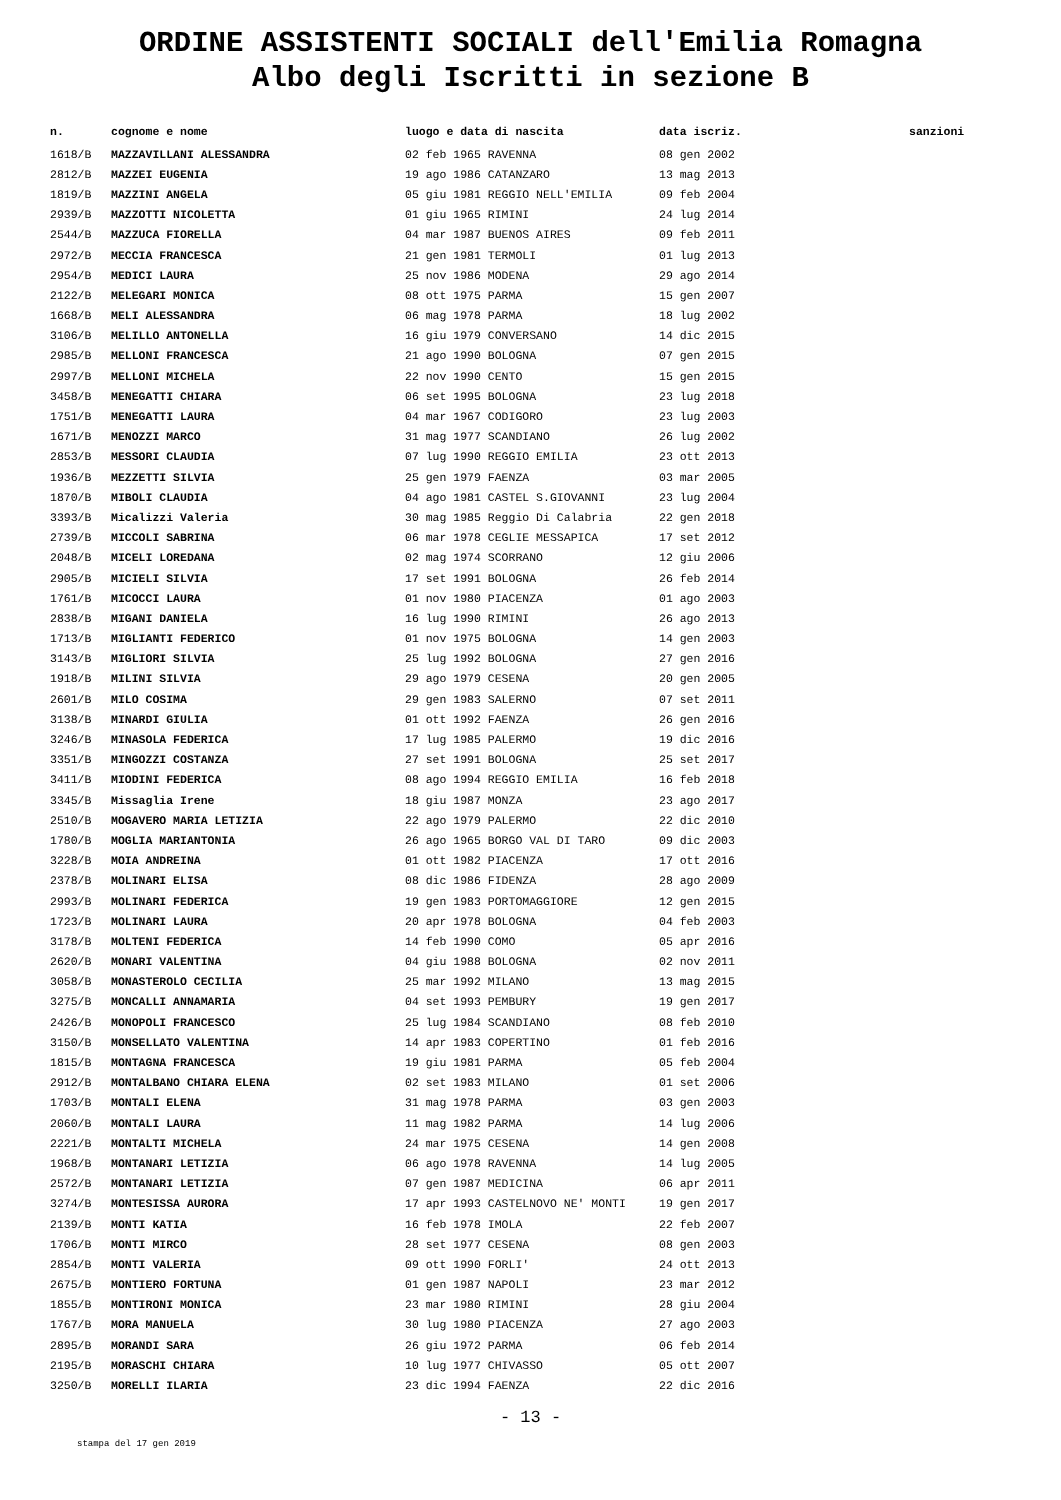ORDINE ASSISTENTI SOCIALI dell'Emilia Romagna
Albo degli Iscritti in sezione B
| n. | cognome e nome | luogo e data di nascita | data iscriz. | sanzioni |
| --- | --- | --- | --- | --- |
| 1618/B | MAZZAVILLANI ALESSANDRA | 02 feb 1965 RAVENNA | 08 gen 2002 | |
| 2812/B | MAZZEI EUGENIA | 19 ago 1986 CATANZARO | 13 mag 2013 | |
| 1819/B | MAZZINI ANGELA | 05 giu 1981 REGGIO NELL'EMILIA | 09 feb 2004 | |
| 2939/B | MAZZOTTI NICOLETTA | 01 giu 1965 RIMINI | 24 lug 2014 | |
| 2544/B | MAZZUCA FIORELLA | 04 mar 1987 BUENOS AIRES | 09 feb 2011 | |
| 2972/B | MECCIA FRANCESCA | 21 gen 1981 TERMOLI | 01 lug 2013 | |
| 2954/B | MEDICI LAURA | 25 nov 1986 MODENA | 29 ago 2014 | |
| 2122/B | MELEGARI MONICA | 08 ott 1975 PARMA | 15 gen 2007 | |
| 1668/B | MELI ALESSANDRA | 06 mag 1978 PARMA | 18 lug 2002 | |
| 3106/B | MELILLO ANTONELLA | 16 giu 1979 CONVERSANO | 14 dic 2015 | |
| 2985/B | MELLONI FRANCESCA | 21 ago 1990 BOLOGNA | 07 gen 2015 | |
| 2997/B | MELLONI MICHELA | 22 nov 1990 CENTO | 15 gen 2015 | |
| 3458/B | MENEGATTI CHIARA | 06 set 1995 BOLOGNA | 23 lug 2018 | |
| 1751/B | MENEGATTI LAURA | 04 mar 1967 CODIGORO | 23 lug 2003 | |
| 1671/B | MENOZZI MARCO | 31 mag 1977 SCANDIANO | 26 lug 2002 | |
| 2853/B | MESSORI CLAUDIA | 07 lug 1990 REGGIO EMILIA | 23 ott 2013 | |
| 1936/B | MEZZETTI SILVIA | 25 gen 1979 FAENZA | 03 mar 2005 | |
| 1870/B | MIBOLI CLAUDIA | 04 ago 1981 CASTEL S.GIOVANNI | 23 lug 2004 | |
| 3393/B | Micalizzi Valeria | 30 mag 1985 Reggio Di Calabria | 22 gen 2018 | |
| 2739/B | MICCOLI SABRINA | 06 mar 1978 CEGLIE MESSAPICA | 17 set 2012 | |
| 2048/B | MICELI LOREDANA | 02 mag 1974 SCORRANO | 12 giu 2006 | |
| 2905/B | MICIELI SILVIA | 17 set 1991 BOLOGNA | 26 feb 2014 | |
| 1761/B | MICOCCI LAURA | 01 nov 1980 PIACENZA | 01 ago 2003 | |
| 2838/B | MIGANI DANIELA | 16 lug 1990 RIMINI | 26 ago 2013 | |
| 1713/B | MIGLIANTI FEDERICO | 01 nov 1975 BOLOGNA | 14 gen 2003 | |
| 3143/B | MIGLIORI SILVIA | 25 lug 1992 BOLOGNA | 27 gen 2016 | |
| 1918/B | MILINI SILVIA | 29 ago 1979 CESENA | 20 gen 2005 | |
| 2601/B | MILO COSIMA | 29 gen 1983 SALERNO | 07 set 2011 | |
| 3138/B | MINARDI GIULIA | 01 ott 1992 FAENZA | 26 gen 2016 | |
| 3246/B | MINASOLA FEDERICA | 17 lug 1985 PALERMO | 19 dic 2016 | |
| 3351/B | MINGOZZI COSTANZA | 27 set 1991 BOLOGNA | 25 set 2017 | |
| 3411/B | MIODINI FEDERICA | 08 ago 1994 REGGIO EMILIA | 16 feb 2018 | |
| 3345/B | Missaglia Irene | 18 giu 1987 MONZA | 23 ago 2017 | |
| 2510/B | MOGAVERO MARIA LETIZIA | 22 ago 1979 PALERMO | 22 dic 2010 | |
| 1780/B | MOGLIA MARIANTONIA | 26 ago 1965 BORGO VAL DI TARO | 09 dic 2003 | |
| 3228/B | MOIA ANDREINA | 01 ott 1982 PIACENZA | 17 ott 2016 | |
| 2378/B | MOLINARI ELISA | 08 dic 1986 FIDENZA | 28 ago 2009 | |
| 2993/B | MOLINARI FEDERICA | 19 gen 1983 PORTOMAGGIORE | 12 gen 2015 | |
| 1723/B | MOLINARI LAURA | 20 apr 1978 BOLOGNA | 04 feb 2003 | |
| 3178/B | MOLTENI FEDERICA | 14 feb 1990 COMO | 05 apr 2016 | |
| 2620/B | MONARI VALENTINA | 04 giu 1988 BOLOGNA | 02 nov 2011 | |
| 3058/B | MONASTEROLO CECILIA | 25 mar 1992 MILANO | 13 mag 2015 | |
| 3275/B | MONCALLI ANNAMARIA | 04 set 1993 PEMBURY | 19 gen 2017 | |
| 2426/B | MONOPOLI FRANCESCO | 25 lug 1984 SCANDIANO | 08 feb 2010 | |
| 3150/B | MONSELLATO VALENTINA | 14 apr 1983 COPERTINO | 01 feb 2016 | |
| 1815/B | MONTAGNA FRANCESCA | 19 giu 1981 PARMA | 05 feb 2004 | |
| 2912/B | MONTALBANO CHIARA ELENA | 02 set 1983 MILANO | 01 set 2006 | |
| 1703/B | MONTALI ELENA | 31 mag 1978 PARMA | 03 gen 2003 | |
| 2060/B | MONTALI LAURA | 11 mag 1982 PARMA | 14 lug 2006 | |
| 2221/B | MONTALTI MICHELA | 24 mar 1975 CESENA | 14 gen 2008 | |
| 1968/B | MONTANARI LETIZIA | 06 ago 1978 RAVENNA | 14 lug 2005 | |
| 2572/B | MONTANARI LETIZIA | 07 gen 1987 MEDICINA | 06 apr 2011 | |
| 3274/B | MONTESISSA AURORA | 17 apr 1993 CASTELNOVO NE' MONTI | 19 gen 2017 | |
| 2139/B | MONTI KATIA | 16 feb 1978 IMOLA | 22 feb 2007 | |
| 1706/B | MONTI MIRCO | 28 set 1977 CESENA | 08 gen 2003 | |
| 2854/B | MONTI VALERIA | 09 ott 1990 FORLI' | 24 ott 2013 | |
| 2675/B | MONTIERO FORTUNA | 01 gen 1987 NAPOLI | 23 mar 2012 | |
| 1855/B | MONTIRONI MONICA | 23 mar 1980 RIMINI | 28 giu 2004 | |
| 1767/B | MORA MANUELA | 30 lug 1980 PIACENZA | 27 ago 2003 | |
| 2895/B | MORANDI SARA | 26 giu 1972 PARMA | 06 feb 2014 | |
| 2195/B | MORASCHI CHIARA | 10 lug 1977 CHIVASSO | 05 ott 2007 | |
| 3250/B | MORELLI ILARIA | 23 dic 1994 FAENZA | 22 dic 2016 | |
- 13 -
stampa del 17 gen 2019